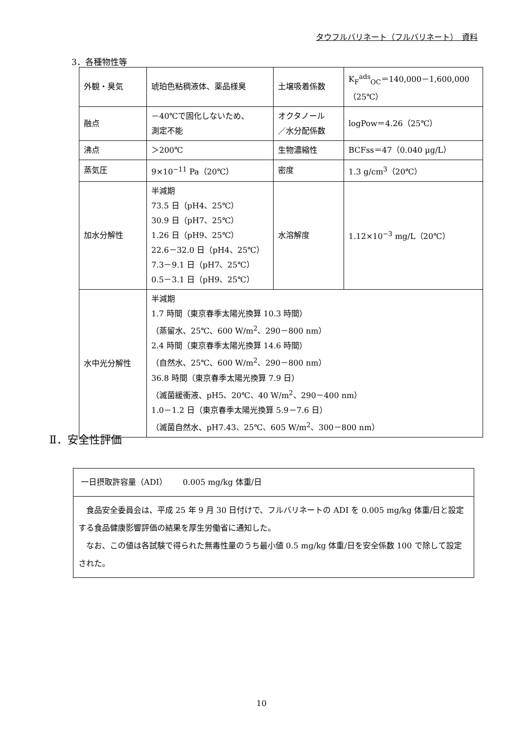タウフルバリネート（フルバリネート）　資料
3．各種物性等
| 外観・臭気 | 琥珀色粘稠液体、薬品様臭 | 土壌吸着係数 | K<sub>F</sub><sup>ads</sup><sub>OC</sub>＝140,000－1,600,000 （25℃） |
| 融点 | －40℃で固化しないため、 測定不能 | オクタノール ／水分配係数 | logPow＝4.26（25℃） |
| 沸点 | ＞200℃ | 生物濃縮性 | BCFss＝47（0.040 µg/L） |
| 蒸気圧 | 9×10<sup>−11</sup> Pa（20℃） | 密度 | 1.3 g/cm<sup>3</sup>（20℃） |
| 加水分解性 | 半減期 73.5 日（pH4、25℃） 30.9 日（pH7、25℃） 1.26 日（pH9、25℃） 22.6－32.0 日（pH4、25℃） 7.3－9.1 日（pH7、25℃） 0.5－3.1 日（pH9、25℃） | 水溶解度 | 1.12×10<sup>−3</sup> mg/L（20℃） |
| 水中光分解性 | 半減期 1.7 時間（東京春季太陽光換算 10.3 時間） （蒸留水、25℃、600 W/m<sup>2</sup>、290－800 nm） 2.4 時間（東京春季太陽光換算 14.6 時間） （自然水、25℃、600 W/m<sup>2</sup>、290－800 nm） 36.8 時間（東京春季太陽光換算 7.9 日） （滅菌緩衝液、pH5、20℃、40 W/m<sup>2</sup>、290－400 nm） 1.0－1.2 日（東京春季太陽光換算 5.9－7.6 日） （滅菌自然水、pH7.43、25℃、605 W/m<sup>2</sup>、300－800 nm） | | |
Ⅱ．安全性評価
| 一日摂取許容量（ADI） 0.005 mg/kg 体重/日 |
| 食品安全委員会は、平成 25 年 9 月 30 日付けで、フルバリネートの ADI を 0.005 mg/kg 体重/日と設定する食品健康影響評価の結果を厚生労働省に通知した。 なお、この値は各試験で得られた無毒性量のうち最小値 0.5 mg/kg 体重/日を安全係数 100 で除して設定された。 |
10